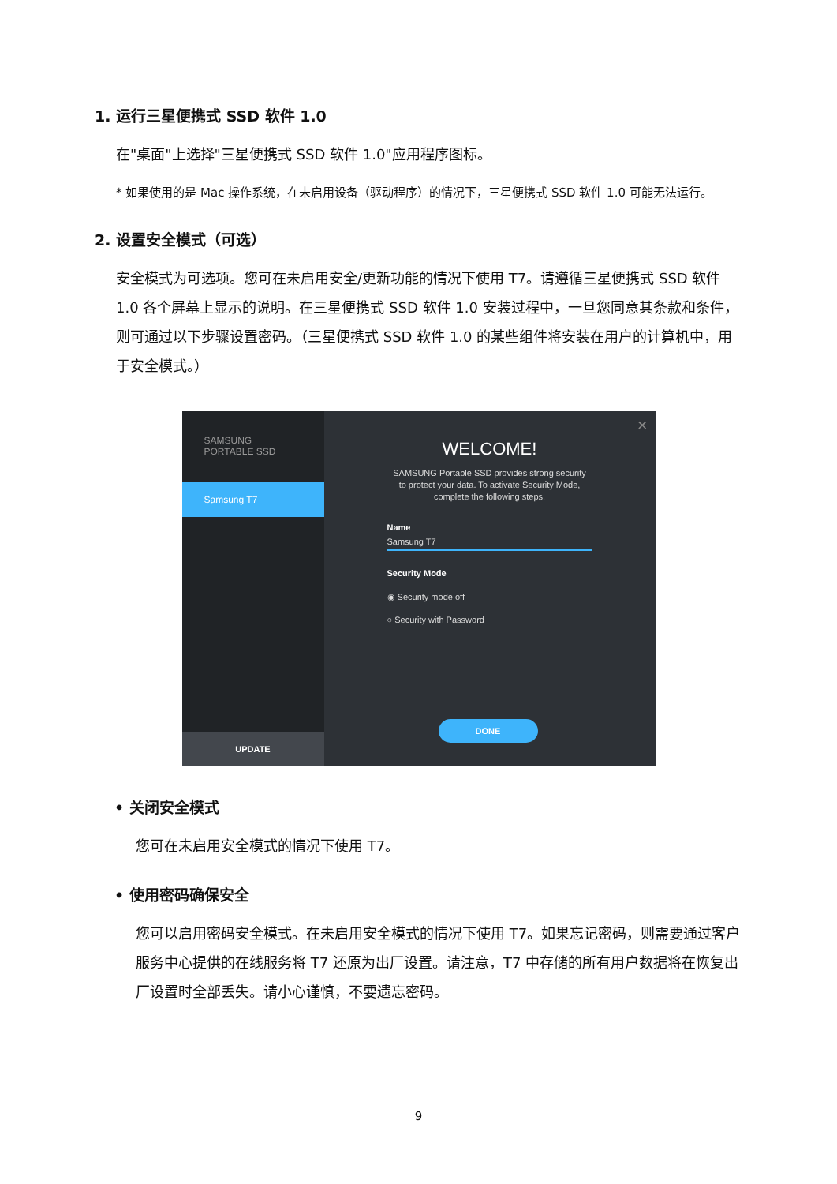1. 运行三星便携式 SSD 软件 1.0
在"桌面"上选择"三星便携式 SSD 软件 1.0"应用程序图标。
* 如果使用的是 Mac 操作系统，在未启用设备（驱动程序）的情况下，三星便携式 SSD 软件 1.0 可能无法运行。
2. 设置安全模式（可选）
安全模式为可选项。您可在未启用安全/更新功能的情况下使用 T7。请遵循三星便携式 SSD 软件 1.0 各个屏幕上显示的说明。在三星便携式 SSD 软件 1.0 安装过程中，一旦您同意其条款和条件，则可通过以下步骤设置密码。（三星便携式 SSD 软件 1.0 的某些组件将安装在用户的计算机中，用于安全模式。）
SAMSUNG
PORTABLE SSD
Samsung T7
UPDATE
×
WELCOME!
SAMSUNG Portable SSD provides strong security
to protect your data. To activate Security Mode,
complete the following steps.
Name
Samsung T7
Security Mode
◉ Security mode off
○ Security with Password
DONE
• 关闭安全模式
您可在未启用安全模式的情况下使用 T7。
• 使用密码确保安全
您可以启用密码安全模式。在未启用安全模式的情况下使用 T7。如果忘记密码，则需要通过客户服务中心提供的在线服务将 T7 还原为出厂设置。请注意，T7 中存储的所有用户数据将在恢复出厂设置时全部丢失。请小心谨慎，不要遗忘密码。
9